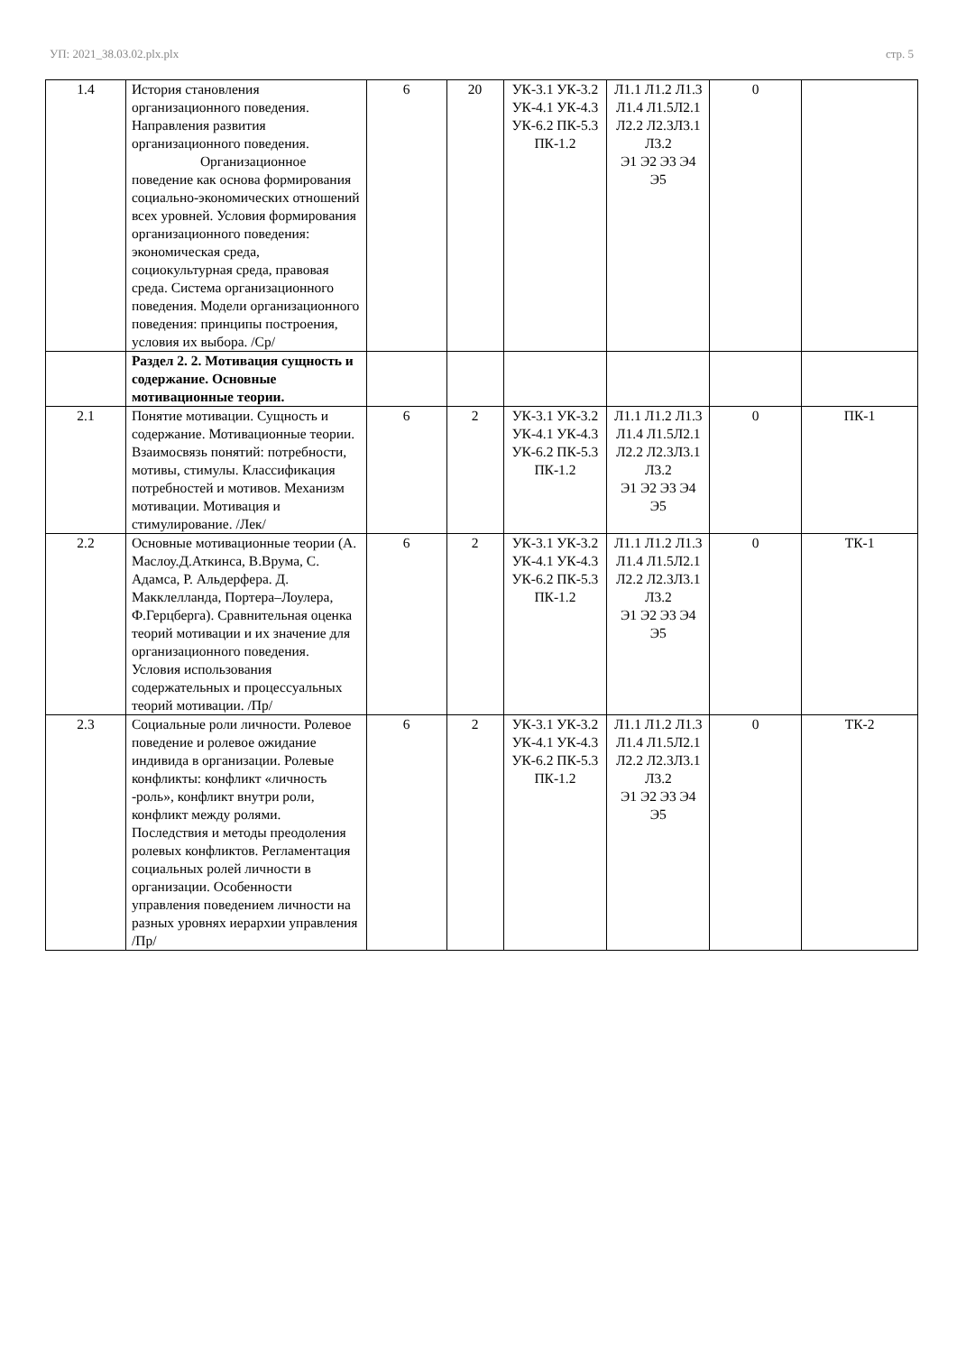УП: 2021_38.03.02.plx.plx стр. 5
| 1.4 | История становления организационного поведения. Направления развития организационного поведения. Организационное поведение как основа формирования социально-экономических отношений всех уровней. Условия формирования организационного поведения: экономическая среда, социокультурная среда, правовая среда. Система организационного поведения. Модели организационного поведения: принципы построения, условия их выбора. /Ср/ | 6 | 20 | УК-3.1 УК-3.2 УК-4.1 УК-4.3 УК-6.2 ПК-5.3 ПК-1.2 | Л1.1 Л1.2 Л1.3 Л1.4 Л1.5Л2.1 Л2.2 Л2.3Л3.1 Л3.2 Э1 Э2 Э3 Э4 Э5 | 0 | |
| | Раздел 2. 2. Мотивация сущность и содержание. Основные мотивационные теории. | | | | | | |
| 2.1 | Понятие мотивации. Сущность и содержание. Мотивационные теории. Взаимосвязь понятий: потребности, мотивы, стимулы. Классификация потребностей и мотивов. Механизм мотивации. Мотивация и стимулирование. /Лек/ | 6 | 2 | УК-3.1 УК-3.2 УК-4.1 УК-4.3 УК-6.2 ПК-5.3 ПК-1.2 | Л1.1 Л1.2 Л1.3 Л1.4 Л1.5Л2.1 Л2.2 Л2.3Л3.1 Л3.2 Э1 Э2 Э3 Э4 Э5 | 0 | ПК-1 |
| 2.2 | Основные мотивационные теории (А. Маслоу.Д.Аткинса, В.Врума, С. Адамса, Р. Альдерфера. Д. Макклелланда, Портера–Лоулера, Ф.Герцберга). Сравнительная оценка теорий мотивации и их значение для организационного поведения. Условия использования содержательных и процессуальных теорий мотивации. /Пр/ | 6 | 2 | УК-3.1 УК-3.2 УК-4.1 УК-4.3 УК-6.2 ПК-5.3 ПК-1.2 | Л1.1 Л1.2 Л1.3 Л1.4 Л1.5Л2.1 Л2.2 Л2.3Л3.1 Л3.2 Э1 Э2 Э3 Э4 Э5 | 0 | ТК-1 |
| 2.3 | Социальные роли личности. Ролевое поведение и ролевое ожидание индивида в организации. Ролевые конфликты: конфликт «личность -роль», конфликт внутри роли, конфликт между ролями. Последствия и методы преодоления ролевых конфликтов. Регламентация социальных ролей личности в организации. Особенности управления поведением личности на разных уровнях иерархии управления /Пр/ | 6 | 2 | УК-3.1 УК-3.2 УК-4.1 УК-4.3 УК-6.2 ПК-5.3 ПК-1.2 | Л1.1 Л1.2 Л1.3 Л1.4 Л1.5Л2.1 Л2.2 Л2.3Л3.1 Л3.2 Э1 Э2 Э3 Э4 Э5 | 0 | ТК-2 |